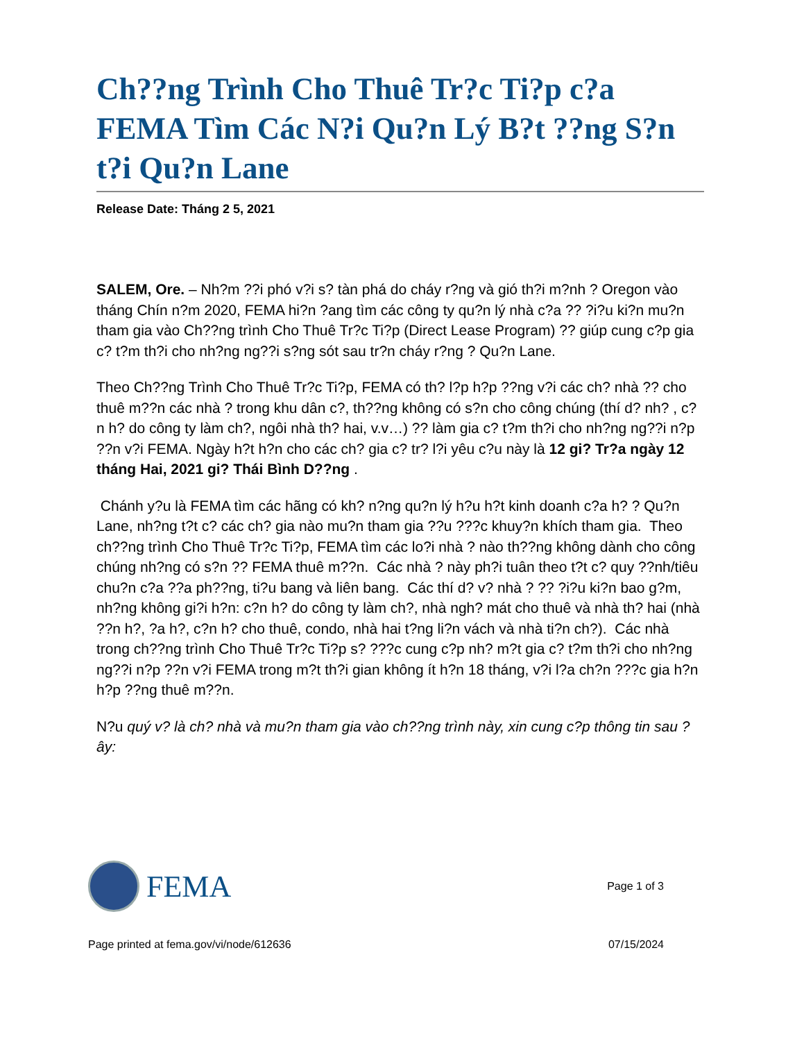Ch??ng Trình Cho Thuê Tr?c Ti?p c?a FEMA Tìm Các N?i Qu?n Lý B?t ??ng S?n t?i Qu?n Lane
Release Date: Tháng 2 5, 2021
SALEM, Ore. – Nh?m ??i phó v?i s? tàn phá do cháy r?ng và gió th?i m?nh ? Oregon vào tháng Chín n?m 2020, FEMA hi?n ?ang tìm các công ty qu?n lý nhà c?a ?? ?i?u ki?n mu?n tham gia vào Ch??ng trình Cho Thuê Tr?c Ti?p (Direct Lease Program) ?? giúp cung c?p gia c? t?m th?i cho nh?ng ng??i s?ng sót sau tr?n cháy r?ng ? Qu?n Lane.
Theo Ch??ng Trình Cho Thuê Tr?c Ti?p, FEMA có th? l?p h?p ??ng v?i các ch? nhà ?? cho thuê m??n các nhà ? trong khu dân c?, th??ng không có s?n cho công chúng (thí d? nh? , c?n h? do công ty làm ch?, ngôi nhà th? hai, v.v…) ?? làm gia c? t?m th?i cho nh?ng ng??i n?p ??n v?i FEMA. Ngày h?t h?n cho các ch? gia c? tr? l?i yêu c?u này là 12 gi? Tr?a ngày 12 tháng Hai, 2021 gi? Thái Bình D??ng .
Chánh y?u là FEMA tìm các hãng có kh? n?ng qu?n lý h?u h?t kinh doanh c?a h? ? Qu?n Lane, nh?ng t?t c? các ch? gia nào mu?n tham gia ??u ???c khuy?n khích tham gia. Theo ch??ng trình Cho Thuê Tr?c Ti?p, FEMA tìm các lo?i nhà ? nào th??ng không dành cho công chúng nh?ng có s?n ?? FEMA thuê m??n. Các nhà ? này ph?i tuân theo t?t c? quy ??nh/tiêu chu?n c?a ??a ph??ng, ti?u bang và liên bang. Các thí d? v? nhà ? ?? ?i?u ki?n bao g?m, nh?ng không gi?i h?n: c?n h? do công ty làm ch?, nhà ngh? mát cho thuê và nhà th? hai (nhà ??n h?, ?a h?, c?n h? cho thuê, condo, nhà hai t?ng li?n vách và nhà ti?n ch?). Các nhà trong ch??ng trình Cho Thuê Tr?c Ti?p s? ???c cung c?p nh? m?t gia c? t?m th?i cho nh?ng ng??i n?p ??n v?i FEMA trong m?t th?i gian không ít h?n 18 tháng, v?i l?a ch?n ???c gia h?n h?p ??ng thuê m??n.
N?u quý v? là ch? nhà và mu?n tham gia vào ch??ng trình này, xin cung c?p thông tin sau ?ây:
FEMA
Page 1 of 3
Page printed at fema.gov/vi/node/612636 07/15/2024